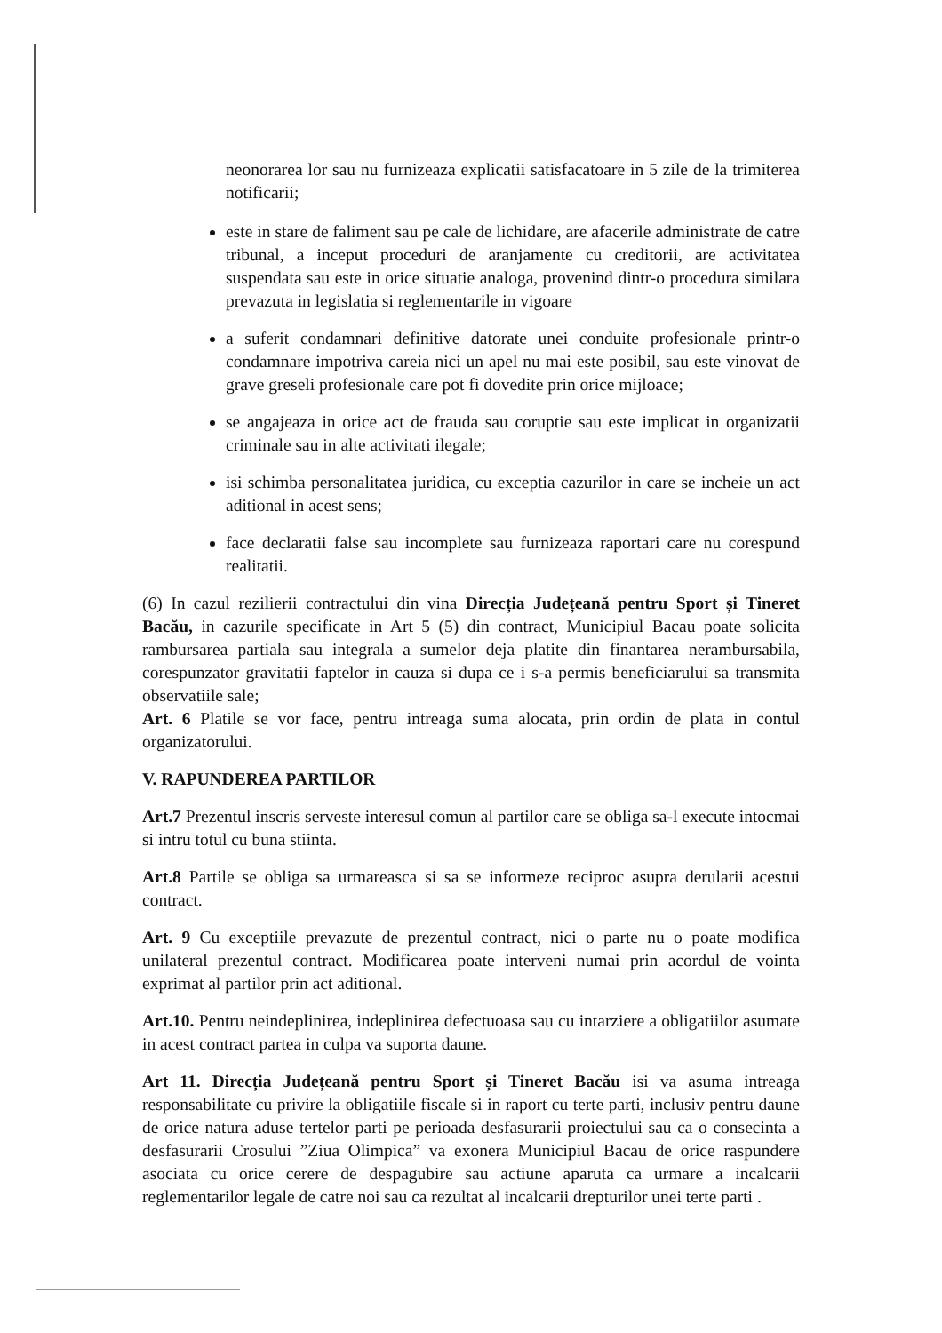neonorarea lor sau nu furnizeaza explicatii satisfacatoare in 5 zile de la trimiterea notificarii;
este in stare de faliment sau pe cale de lichidare, are afacerile administrate de catre tribunal, a inceput proceduri de aranjamente cu creditorii, are activitatea suspendata sau este in orice situatie analoga, provenind dintr-o procedura similara prevazuta in legislatia si reglementarile in vigoare
a suferit condamnari definitive datorate unei conduite profesionale printr-o condamnare impotriva careia nici un apel nu mai este posibil, sau este vinovat de grave greseli profesionale care pot fi dovedite prin orice mijloace;
se angajeaza in orice act de frauda sau coruptie sau este implicat in organizatii criminale sau in alte activitati ilegale;
isi schimba personalitatea juridica, cu exceptia cazurilor in care se incheie un act aditional in acest sens;
face declaratii false sau incomplete sau furnizeaza raportari care nu corespund realitatii.
(6) In cazul rezilierii contractului din vina Direcția Județeană pentru Sport și Tineret Bacău, in cazurile specificate in Art 5 (5) din contract, Municipiul Bacau poate solicita rambursarea partiala sau integrala a sumelor deja platite din finantarea nerambursabila, corespunzator gravitatii faptelor in cauza si dupa ce i s-a permis beneficiarului sa transmita observatiile sale;
Art. 6 Platile se vor face, pentru intreaga suma alocata, prin ordin de plata in contul organizatorului.
V. RAPUNDEREA PARTILOR
Art.7 Prezentul inscris serveste interesul comun al partilor care se obliga sa-l execute intocmai si intru totul cu buna stiinta.
Art.8 Partile se obliga sa urmareasca si sa se informeze reciproc asupra derularii acestui contract.
Art. 9 Cu exceptiile prevazute de prezentul contract, nici o parte nu o poate modifica unilateral prezentul contract. Modificarea poate interveni numai prin acordul de vointa exprimat al partilor prin act aditional.
Art.10. Pentru neindeplinirea, indeplinirea defectuoasa sau cu intarziere a obligatiilor asumate in acest contract partea in culpa va suporta daune.
Art 11. Direcția Județeană pentru Sport și Tineret Bacău isi va asuma intreaga responsabilitate cu privire la obligatiile fiscale si in raport cu terte parti, inclusiv pentru daune de orice natura aduse tertelor parti pe perioada desfasurarii proiectului sau ca o consecinta a desfasurarii Crosului ”Ziua Olimpica” va exonera Municipiul Bacau de orice raspundere asociata cu orice cerere de despagubire sau actiune aparuta ca urmare a incalcarii reglementarilor legale de catre noi sau ca rezultat al incalcarii drepturilor unei terte parti .